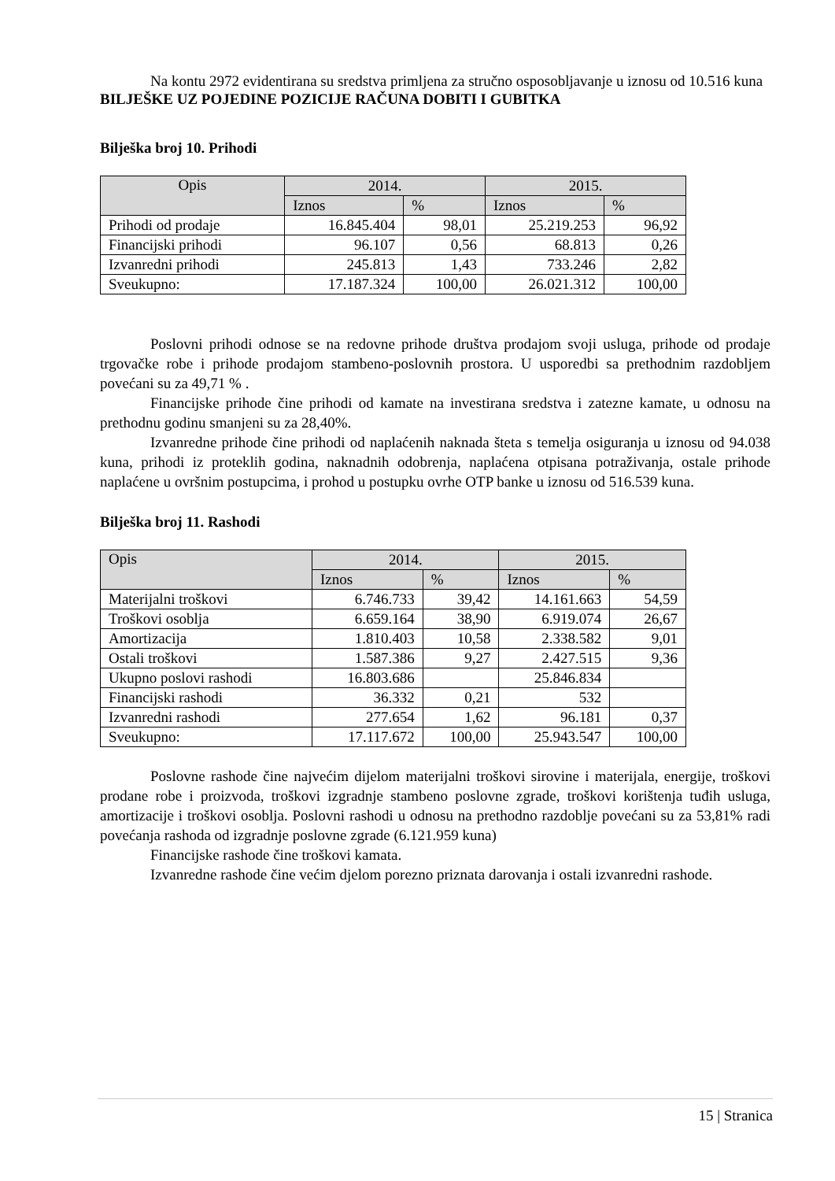Na kontu 2972 evidentirana su sredstva primljena za stručno osposobljavanje u iznosu od 10.516 kuna
BILJEŠKE UZ POJEDINE POZICIJE RAČUNA DOBITI I GUBITKA
Bilješka broj 10. Prihodi
| Opis | 2014. | | 2015. | |
| --- | --- | --- | --- | --- |
| | Iznos | % | Iznos | % |
| Prihodi od prodaje | 16.845.404 | 98,01 | 25.219.253 | 96,92 |
| Financijski prihodi | 96.107 | 0,56 | 68.813 | 0,26 |
| Izvanredni prihodi | 245.813 | 1,43 | 733.246 | 2,82 |
| Sveukupno: | 17.187.324 | 100,00 | 26.021.312 | 100,00 |
Poslovni prihodi odnose se na redovne prihode društva prodajom svoji usluga, prihode od prodaje trgovačke robe i prihode prodajom stambeno-poslovnih prostora. U usporedbi sa prethodnim razdobljem povećani su za 49,71 % .
Financijske prihode čine prihodi od kamate na investirana sredstva i zatezne kamate, u odnosu na prethodnu godinu smanjeni su za 28,40%.
Izvanredne prihode čine prihodi od naplaćenih naknada šteta s temelja osiguranja u iznosu od 94.038 kuna, prihodi iz proteklih godina, naknadnih odobrenja, naplaćena otpisana potraživanja, ostale prihode naplaćene u ovršnim postupcima, i prohod u postupku ovrhe OTP banke u iznosu od 516.539 kuna.
Bilješka broj 11. Rashodi
| Opis | 2014. | | 2015. | |
| --- | --- | --- | --- | --- |
| | Iznos | % | Iznos | % |
| Materijalni troškovi | 6.746.733 | 39,42 | 14.161.663 | 54,59 |
| Troškovi osoblja | 6.659.164 | 38,90 | 6.919.074 | 26,67 |
| Amortizacija | 1.810.403 | 10,58 | 2.338.582 | 9,01 |
| Ostali troškovi | 1.587.386 | 9,27 | 2.427.515 | 9,36 |
| Ukupno poslovi rashodi | 16.803.686 | | 25.846.834 | |
| Financijski rashodi | 36.332 | 0,21 | 532 | |
| Izvanredni rashodi | 277.654 | 1,62 | 96.181 | 0,37 |
| Sveukupno: | 17.117.672 | 100,00 | 25.943.547 | 100,00 |
Poslovne rashode čine najvećim dijelom materijalni troškovi sirovine i materijala, energije, troškovi prodane robe i proizvoda, troškovi izgradnje stambeno poslovne zgrade, troškovi korištenja tuđih usluga, amortizacije i troškovi osoblja. Poslovni rashodi u odnosu na prethodno razdoblje povećani su za 53,81% radi povećanja rashoda od izgradnje poslovne zgrade (6.121.959 kuna)
Financijske rashode čine troškovi kamata.
Izvanredne rashode čine većim djelom porezno priznata darovanja i ostali izvanredni rashode.
15 | Stranica